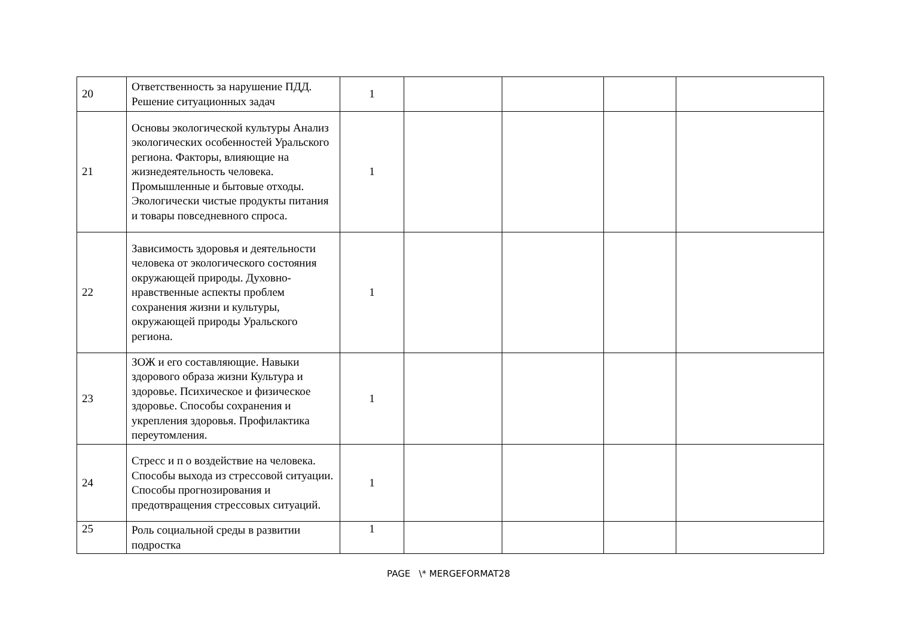| 20 | Ответственность за нарушение ПДД. Решение ситуационных задач | 1 | | | | |
| 21 | Основы экологической культуры Анализ экологических особенностей Уральского региона. Факторы, влияющие на жизнедеятельность человека. Промышленные и бытовые отходы. Экологически чистые продукты питания и товары повседневного спроса. | 1 | | | | |
| 22 | Зависимость здоровья и деятельности человека от экологического состояния окружающей природы. Духовно-нравственные аспекты проблем сохранения жизни и культуры, окружающей природы Уральского региона. | 1 | | | | |
| 23 | ЗОЖ и его составляющие. Навыки здорового образа жизни Культура и здоровье. Психическое и физическое здоровье. Способы сохранения и укрепления здоровья. Профилактика переутомления. | 1 | | | | |
| 24 | Стресс и п о воздействие на человека. Способы выхода из стрессовой ситуации. Способы прогнозирования и предотвращения стрессовых ситуаций. | 1 | | | | |
| 25 | Роль социальной среды в развитии подростка | 1 | | | | |
PAGE \* MERGEFORMAT28